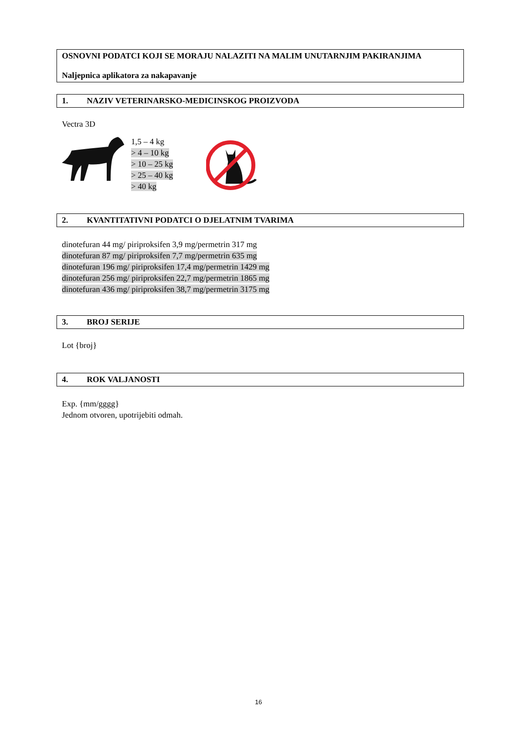OSNOVNI PODATCI KOJI SE MORAJU NALAZITI NA MALIM UNUTARNJIM PAKIRANJIMA
Naljepnica aplikatora za nakapavanje
1. NAZIV VETERINARSKO-MEDICINSKOG PROIZVODA
Vectra 3D
1,5 – 4 kg
> 4 – 10 kg
> 10 – 25 kg
> 25 – 40 kg
> 40 kg
2. KVANTITATIVNI PODATCI O DJELATNIM TVARIMA
dinotefuran 44 mg/ piriproksifen 3,9 mg/permetrin 317 mg
dinotefuran 87 mg/ piriproksifen 7,7 mg/permetrin 635 mg
dinotefuran 196 mg/ piriproksifen 17,4 mg/permetrin 1429 mg
dinotefuran 256 mg/ piriproksifen 22,7 mg/permetrin 1865 mg
dinotefuran 436 mg/ piriproksifen 38,7 mg/permetrin 3175 mg
3. BROJ SERIJE
Lot {broj}
4. ROK VALJANOSTI
Exp. {mm/gggg}
Jednom otvoren, upotrijebiti odmah.
16